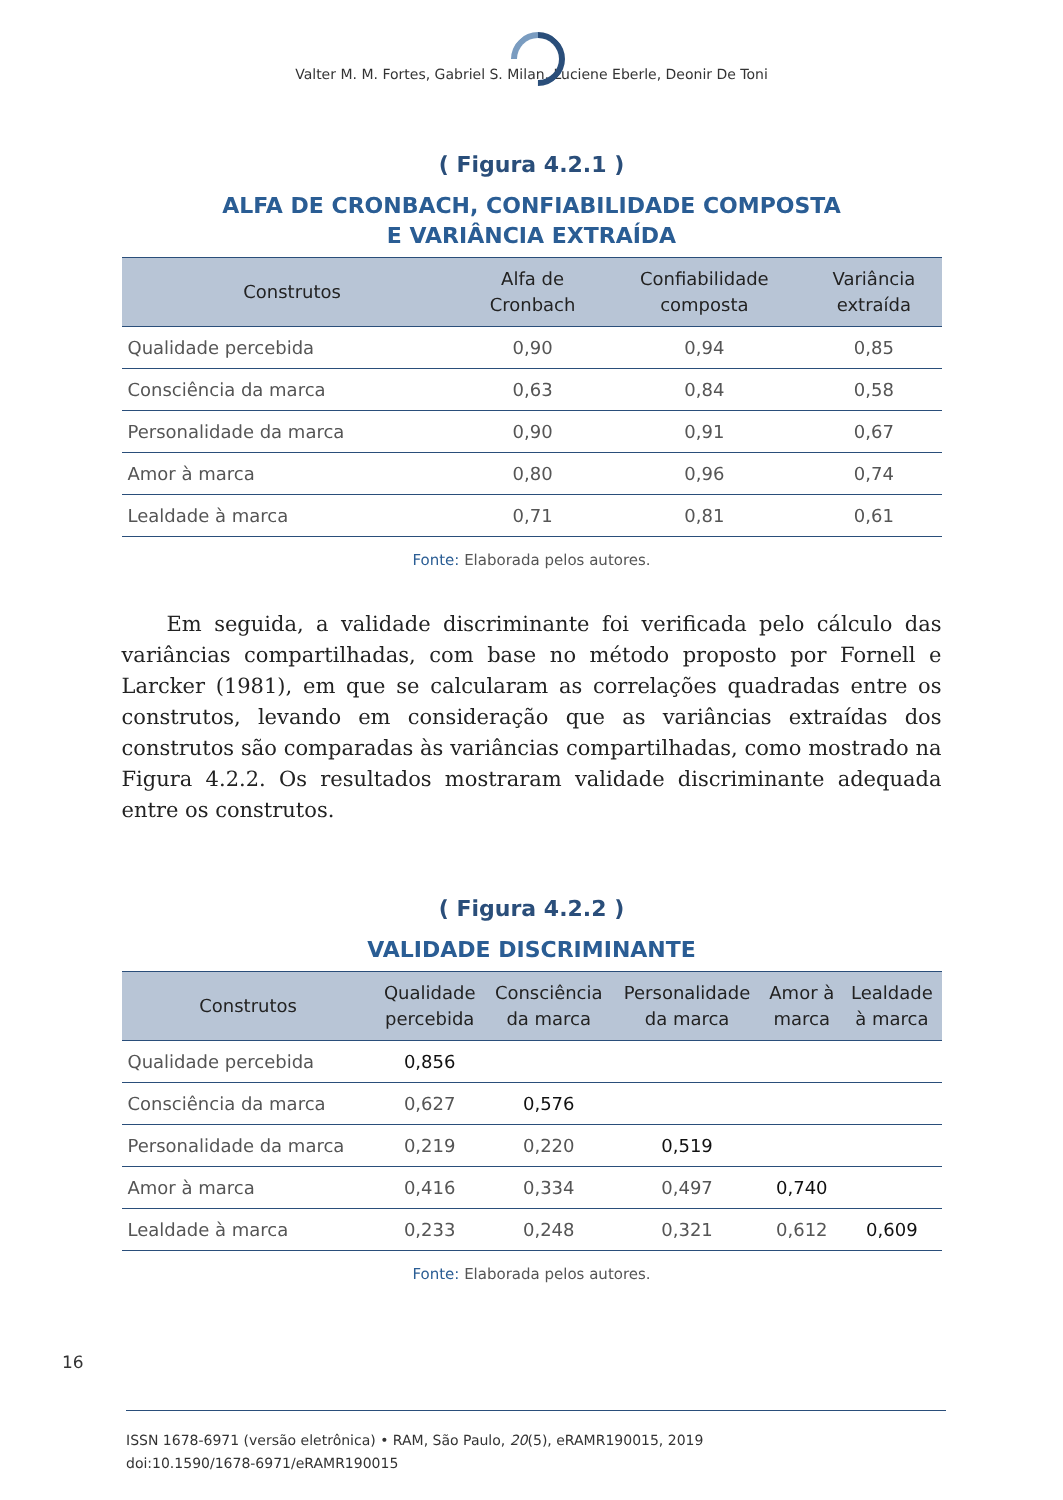Valter M. M. Fortes, Gabriel S. Milan, Luciene Eberle, Deonir De Toni
( Figura 4.2.1 )
ALFA DE CRONBACH, CONFIABILIDADE COMPOSTA
E VARIÂNCIA EXTRAÍDA
| Construtos | Alfa de Cronbach | Confiabilidade composta | Variância extraída |
| --- | --- | --- | --- |
| Qualidade percebida | 0,90 | 0,94 | 0,85 |
| Consciência da marca | 0,63 | 0,84 | 0,58 |
| Personalidade da marca | 0,90 | 0,91 | 0,67 |
| Amor à marca | 0,80 | 0,96 | 0,74 |
| Lealdade à marca | 0,71 | 0,81 | 0,61 |
Fonte: Elaborada pelos autores.
Em seguida, a validade discriminante foi verificada pelo cálculo das variâncias compartilhadas, com base no método proposto por Fornell e Larcker (1981), em que se calcularam as correlações quadradas entre os construtos, levando em consideração que as variâncias extraídas dos construtos são comparadas às variâncias compartilhadas, como mostrado na Figura 4.2.2. Os resultados mostraram validade discriminante adequada entre os construtos.
( Figura 4.2.2 )
VALIDADE DISCRIMINANTE
| Construtos | Qualidade percebida | Consciência da marca | Personalidade da marca | Amor à marca | Lealdade à marca |
| --- | --- | --- | --- | --- | --- |
| Qualidade percebida | 0,856 | | | | |
| Consciência da marca | 0,627 | 0,576 | | | |
| Personalidade da marca | 0,219 | 0,220 | 0,519 | | |
| Amor à marca | 0,416 | 0,334 | 0,497 | 0,740 | |
| Lealdade à marca | 0,233 | 0,248 | 0,321 | 0,612 | 0,609 |
Fonte: Elaborada pelos autores.
16
ISSN 1678-6971 (versão eletrônica) • RAM, São Paulo, 20(5), eRAMR190015, 2019
doi:10.1590/1678-6971/eRAMR190015